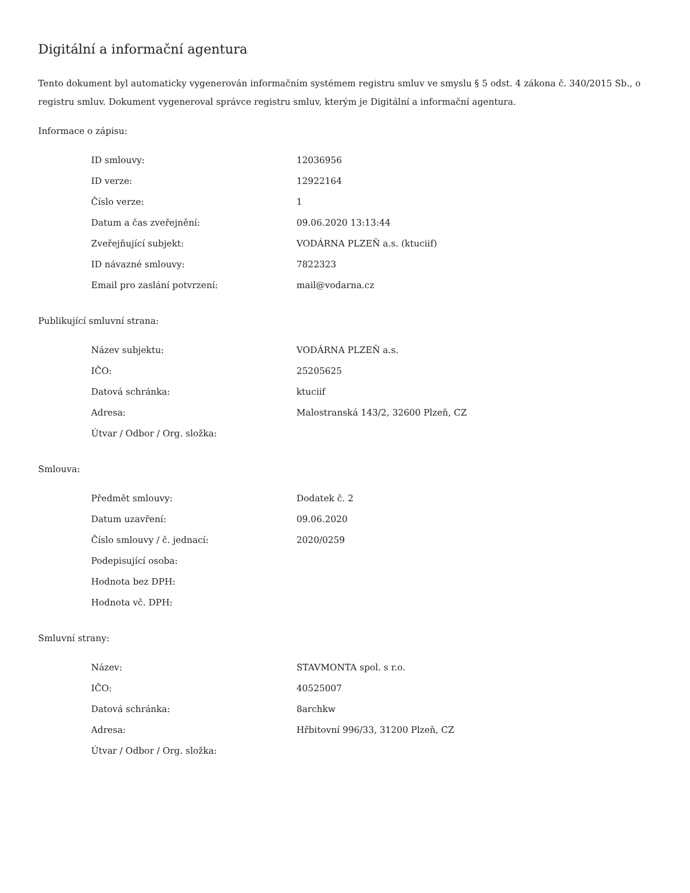Digitální a informační agentura
Tento dokument byl automaticky vygenerován informačním systémem registru smluv ve smyslu § 5 odst. 4 zákona č. 340/2015 Sb., o registru smluv. Dokument vygeneroval správce registru smluv, kterým je Digitální a informační agentura.
Informace o zápisu:
| ID smlouvy: | 12036956 |
| ID verze: | 12922164 |
| Číslo verze: | 1 |
| Datum a čas zveřejnění: | 09.06.2020 13:13:44 |
| Zveřejňující subjekt: | VODÁRNA PLZEŇ a.s. (ktuciif) |
| ID návazné smlouvy: | 7822323 |
| Email pro zaslání potvrzení: | mail@vodarna.cz |
Publikující smluvní strana:
| Název subjektu: | VODÁRNA PLZEŇ a.s. |
| IČO: | 25205625 |
| Datová schránka: | ktuciif |
| Adresa: | Malostranská 143/2, 32600 Plzeň, CZ |
| Útvar / Odbor / Org. složka: | |
Smlouva:
| Předmět smlouvy: | Dodatek č. 2 |
| Datum uzavření: | 09.06.2020 |
| Číslo smlouvy / č. jednací: | 2020/0259 |
| Podepisující osoba: | |
| Hodnota bez DPH: | |
| Hodnota vč. DPH: | |
Smluvní strany:
| Název: | STAVMONTA spol. s r.o. |
| IČO: | 40525007 |
| Datová schránka: | 8archkw |
| Adresa: | Hřbitovní 996/33, 31200 Plzeň, CZ |
| Útvar / Odbor / Org. složka: | |